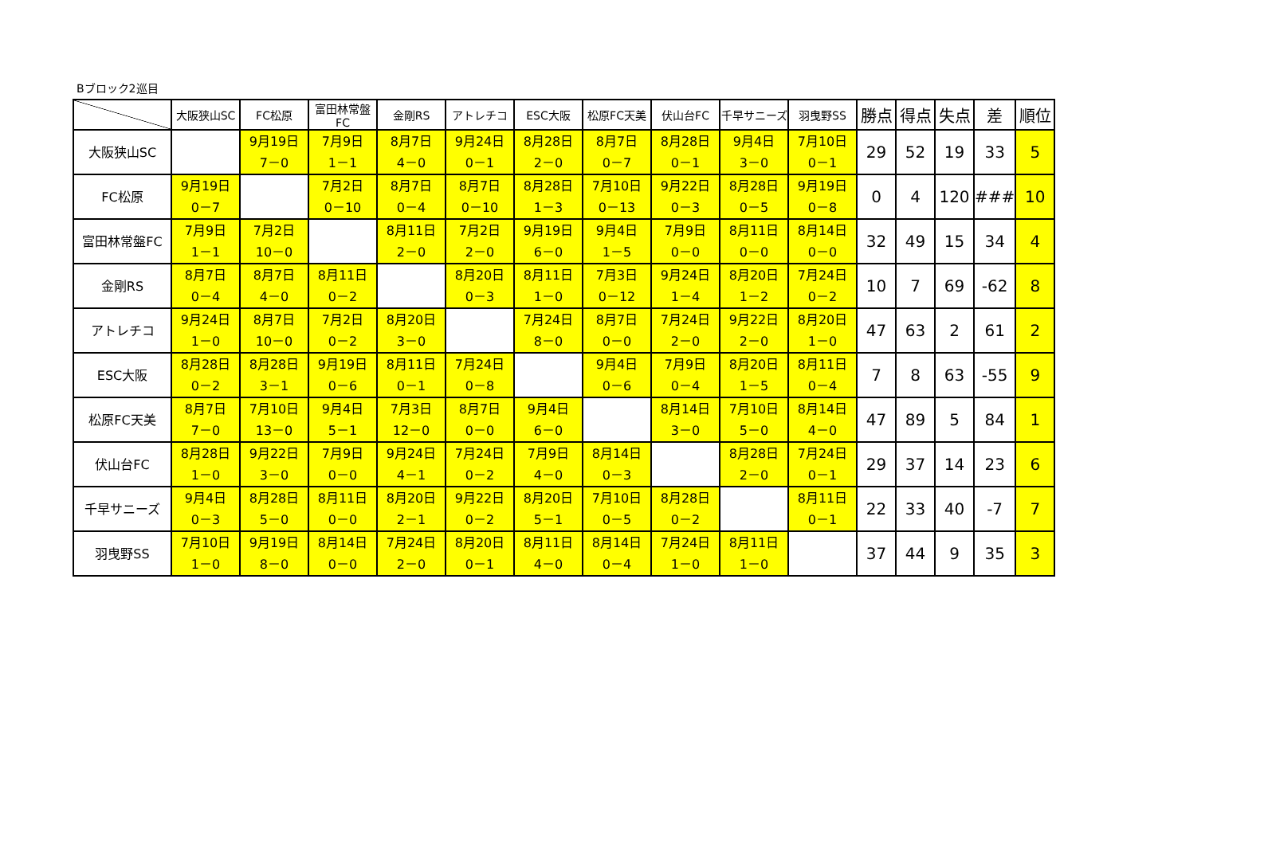Bブロック2巡目
| | 大阪狭山SC | FC松原 | 富田林常盤FC | 金剛RS | アトレチコ | ESC大阪 | 松原FC天美 | 伏山台FC | 千早サニーズ | 羽曳野SS | 勝点 | 得点 | 失点 | 差 | 順位 |
| --- | --- | --- | --- | --- | --- | --- | --- | --- | --- | --- | --- | --- | --- | --- | --- |
| 大阪狭山SC | | 9月19日 7－0 | 7月9日 1－1 | 8月7日 4－0 | 9月24日 0－1 | 8月28日 2－0 | 8月7日 0－7 | 8月28日 0－1 | 9月4日 3－0 | 7月10日 0－1 | 29 | 52 | 19 | 33 | 5 |
| FC松原 | 9月19日 0－7 | | 7月2日 0－10 | 8月7日 0－4 | 8月7日 0－10 | 8月28日 1－3 | 7月10日 0－13 | 9月22日 0－3 | 8月28日 0－5 | 9月19日 0－8 | 0 | 4 | 120 | ### | 10 |
| 富田林常盤FC | 7月9日 1－1 | 7月2日 10－0 | | 8月11日 2－0 | 7月2日 2－0 | 9月19日 6－0 | 9月4日 1－5 | 7月9日 0－0 | 8月11日 0－0 | 8月14日 0－0 | 32 | 49 | 15 | 34 | 4 |
| 金剛RS | 8月7日 0－4 | 8月7日 4－0 | 8月11日 0－2 | | 8月20日 0－3 | 8月11日 1－0 | 7月3日 0－12 | 9月24日 1－4 | 8月20日 1－2 | 7月24日 0－2 | 10 | 7 | 69 | -62 | 8 |
| アトレチコ | 9月24日 1－0 | 8月7日 10－0 | 7月2日 0－2 | 8月20日 3－0 | | 7月24日 8－0 | 8月7日 0－0 | 7月24日 2－0 | 9月22日 2－0 | 8月20日 1－0 | 47 | 63 | 2 | 61 | 2 |
| ESC大阪 | 8月28日 0－2 | 8月28日 3－1 | 9月19日 0－6 | 8月11日 0－1 | 7月24日 0－8 | | 9月4日 0－6 | 7月9日 0－4 | 8月20日 1－5 | 8月11日 0－4 | 7 | 8 | 63 | -55 | 9 |
| 松原FC天美 | 8月7日 7－0 | 7月10日 13－0 | 9月4日 5－1 | 7月3日 12－0 | 8月7日 0－0 | 9月4日 6－0 | | 8月14日 3－0 | 7月10日 5－0 | 8月14日 4－0 | 47 | 89 | 5 | 84 | 1 |
| 伏山台FC | 8月28日 1－0 | 9月22日 3－0 | 7月9日 0－0 | 9月24日 4－1 | 7月24日 0－2 | 7月9日 4－0 | 8月14日 0－3 | | 8月28日 2－0 | 7月24日 0－1 | 29 | 37 | 14 | 23 | 6 |
| 千早サニーズ | 9月4日 0－3 | 8月28日 5－0 | 8月11日 0－0 | 8月20日 2－1 | 9月22日 0－2 | 8月20日 5－1 | 7月10日 0－5 | 8月28日 0－2 | | 8月11日 0－1 | 22 | 33 | 40 | -7 | 7 |
| 羽曳野SS | 7月10日 1－0 | 9月19日 8－0 | 8月14日 0－0 | 7月24日 2－0 | 8月20日 0－1 | 8月11日 4－0 | 8月14日 0－4 | 7月24日 1－0 | 8月11日 1－0 | | 37 | 44 | 9 | 35 | 3 |